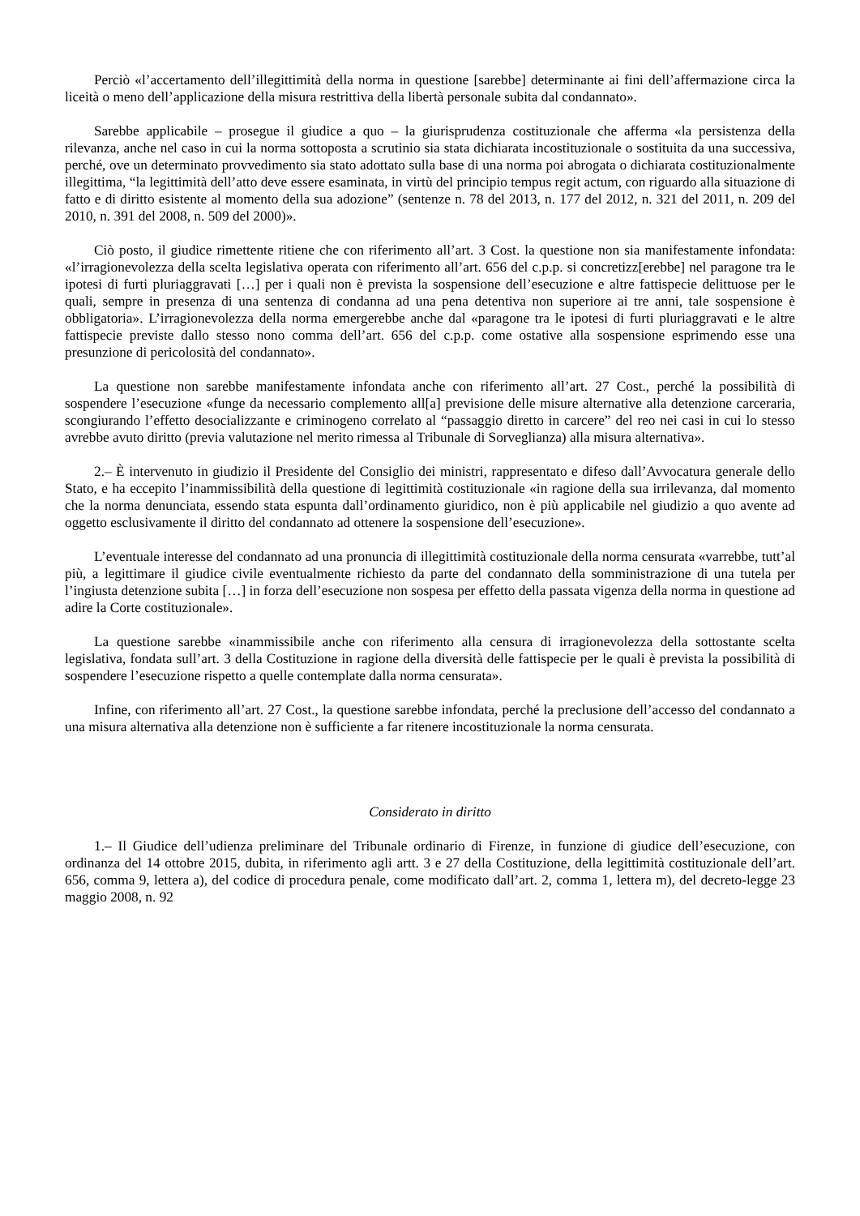Perciò «l’accertamento dell’illegittimità della norma in questione [sarebbe] determinante ai fini dell’affermazione circa la liceità o meno dell’applicazione della misura restrittiva della libertà personale subita dal condannato».
Sarebbe applicabile – prosegue il giudice a quo – la giurisprudenza costituzionale che afferma «la persistenza della rilevanza, anche nel caso in cui la norma sottoposta a scrutinio sia stata dichiarata incostituzionale o sostituita da una successiva, perché, ove un determinato provvedimento sia stato adottato sulla base di una norma poi abrogata o dichiarata costituzionalmente illegittima, “la legittimità dell’atto deve essere esaminata, in virtù del principio tempus regit actum, con riguardo alla situazione di fatto e di diritto esistente al momento della sua adozione” (sentenze n. 78 del 2013, n. 177 del 2012, n. 321 del 2011, n. 209 del 2010, n. 391 del 2008, n. 509 del 2000)».
Ciò posto, il giudice rimettente ritiene che con riferimento all’art. 3 Cost. la questione non sia manifestamente infondata: «l’irragionevolezza della scelta legislativa operata con riferimento all’art. 656 del c.p.p. si concretizz[erebbe] nel paragone tra le ipotesi di furti pluriaggravati […] per i quali non è prevista la sospensione dell’esecuzione e altre fattispecie delittuose per le quali, sempre in presenza di una sentenza di condanna ad una pena detentiva non superiore ai tre anni, tale sospensione è obbligatoria». L’irragionevolezza della norma emergerebbe anche dal «paragone tra le ipotesi di furti pluriaggravati e le altre fattispecie previste dallo stesso nono comma dell’art. 656 del c.p.p. come ostative alla sospensione esprimendo esse una presunzione di pericolosità del condannato».
La questione non sarebbe manifestamente infondata anche con riferimento all’art. 27 Cost., perché la possibilità di sospendere l’esecuzione «funge da necessario complemento all[a] previsione delle misure alternative alla detenzione carceraria, scongiurando l’effetto desocializzante e criminogeno correlato al “passaggio diretto in carcere” del reo nei casi in cui lo stesso avrebbe avuto diritto (previa valutazione nel merito rimessa al Tribunale di Sorveglianza) alla misura alternativa».
2.– È intervenuto in giudizio il Presidente del Consiglio dei ministri, rappresentato e difeso dall’Avvocatura generale dello Stato, e ha eccepito l’inammissibilità della questione di legittimità costituzionale «in ragione della sua irrilevanza, dal momento che la norma denunciata, essendo stata espunta dall’ordinamento giuridico, non è più applicabile nel giudizio a quo avente ad oggetto esclusivamente il diritto del condannato ad ottenere la sospensione dell’esecuzione».
L’eventuale interesse del condannato ad una pronuncia di illegittimità costituzionale della norma censurata «varrebbe, tutt’al più, a legittimare il giudice civile eventualmente richiesto da parte del condannato della somministrazione di una tutela per l’ingiusta detenzione subita […] in forza dell’esecuzione non sospesa per effetto della passata vigenza della norma in questione ad adire la Corte costituzionale».
La questione sarebbe «inammissibile anche con riferimento alla censura di irragionevolezza della sottostante scelta legislativa, fondata sull’art. 3 della Costituzione in ragione della diversità delle fattispecie per le quali è prevista la possibilità di sospendere l’esecuzione rispetto a quelle contemplate dalla norma censurata».
Infine, con riferimento all’art. 27 Cost., la questione sarebbe infondata, perché la preclusione dell’accesso del condannato a una misura alternativa alla detenzione non è sufficiente a far ritenere incostituzionale la norma censurata.
Considerato in diritto
1.– Il Giudice dell’udienza preliminare del Tribunale ordinario di Firenze, in funzione di giudice dell’esecuzione, con ordinanza del 14 ottobre 2015, dubita, in riferimento agli artt. 3 e 27 della Costituzione, della legittimità costituzionale dell’art. 656, comma 9, lettera a), del codice di procedura penale, come modificato dall’art. 2, comma 1, lettera m), del decreto-legge 23 maggio 2008, n. 92